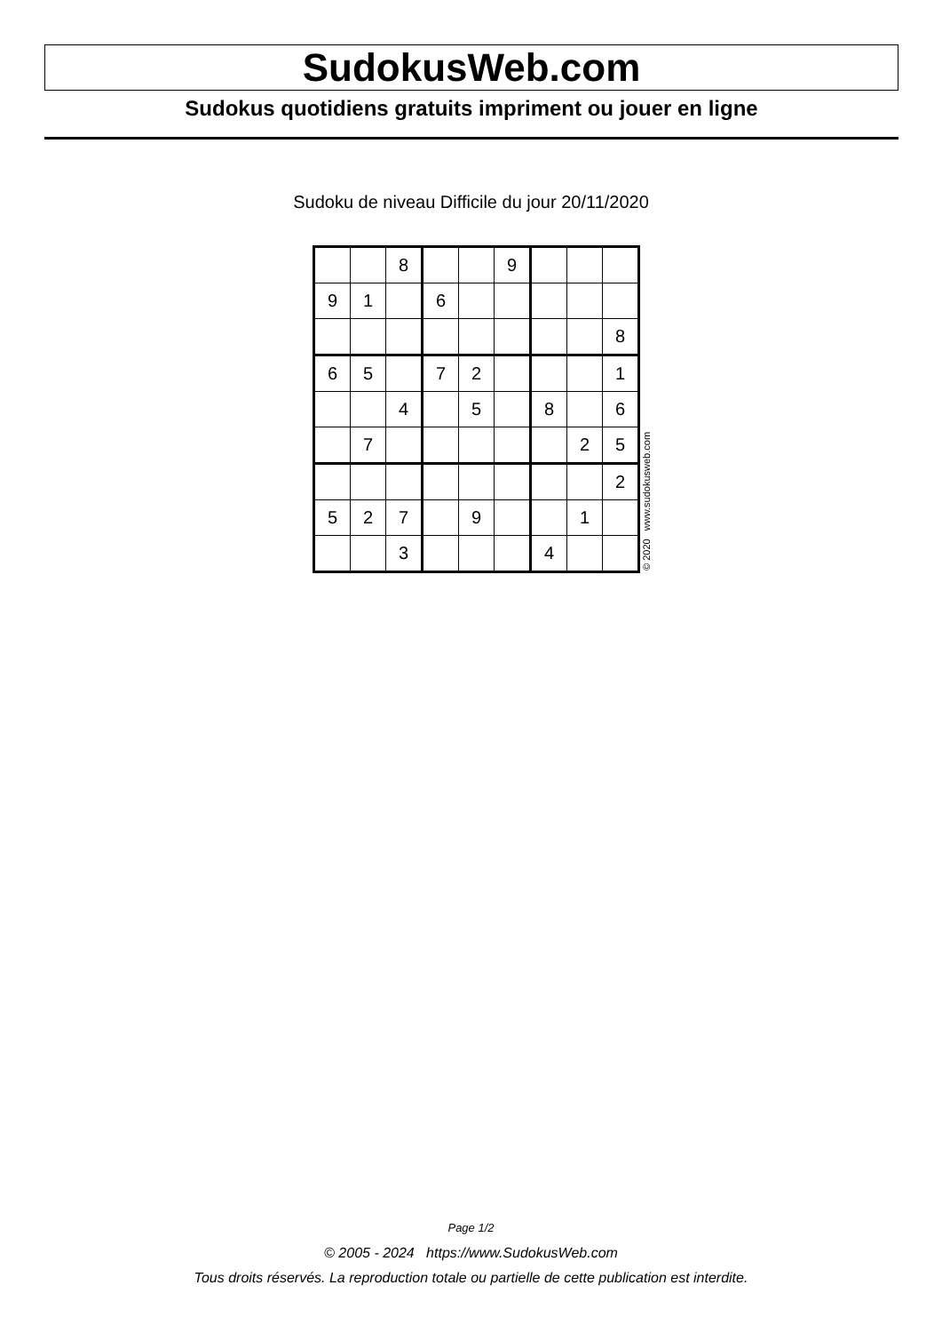SudokusWeb.com
Sudokus quotidiens gratuits impriment ou jouer en ligne
Sudoku de niveau Difficile du jour 20/11/2020
| | | 8 | | | 9 | | | |
| 9 | 1 | | 6 | | | | | |
| | | | | | | | | 8 |
| 6 | 5 | | 7 | 2 | | | | 1 |
| | | 4 | | 5 | | 8 | | 6 |
| | 7 | | | | | | 2 | 5 |
| | | | | | | | | 2 |
| 5 | 2 | 7 | | 9 | | | 1 | |
| | | 3 | | | | 4 | | |
© 2020 www.sudokusweb.com
Page 1/2
© 2005 - 2024 https://www.SudokusWeb.com
Tous droits réservés. La reproduction totale ou partielle de cette publication est interdite.